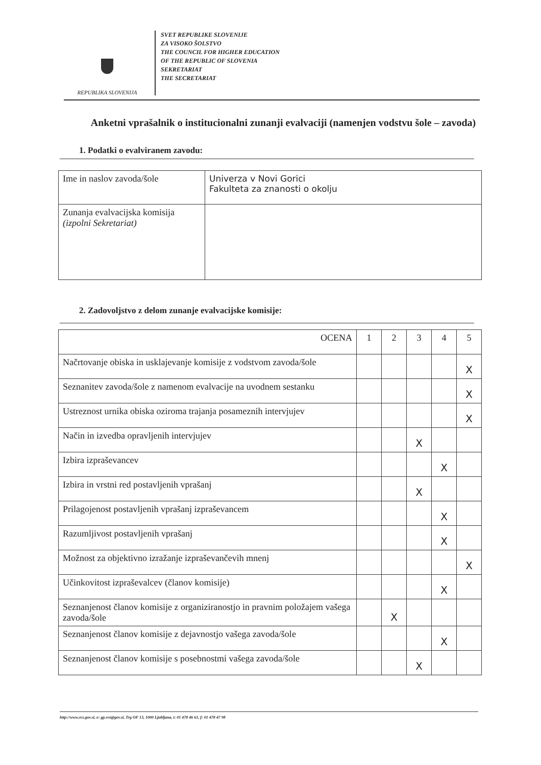REPUBLIKA SLOVENIJA
SVET REPUBLIKE SLOVENIJE
ZA VISOKO ŠOLSTVO
THE COUNCIL FOR HIGHER EDUCATION
OF THE REPUBLIC OF SLOVENIA
SEKRETARIAT
THE SECRETARIAT
Anketni vprašalnik o institucionalni zunanji evalvaciji (namenjen vodstvu šole – zavoda)
1. Podatki o evalviranem zavodu:
| Ime in naslov zavoda/šole | Univerza v Novi Gorici Fakulteta za znanosti o okolju |
| Zunanja evalvacijska komisija (izpolni Sekretariat) | |
2. Zadovoljstvo z delom zunanje evalvacijske komisije:
| OCENA | 1 | 2 | 3 | 4 | 5 |
| --- | --- | --- | --- | --- | --- |
| Načrtovanje obiska in usklajevanje komisije z vodstvom zavoda/šole | | | | | X |
| Seznanitev zavoda/šole z namenom evalvacije na uvodnem sestanku | | | | | X |
| Ustreznost urnika obiska oziroma trajanja posameznih intervjujev | | | | | X |
| Način in izvedba opravljenih intervjujev | | | X | | |
| Izbira izpraševancev | | | | X | |
| Izbira in vrstni red postavljenih vprašanj | | | X | | |
| Prilagojenost postavljenih vprašanj izpraševancem | | | | X | |
| Razumljivost postavljenih vprašanj | | | | X | |
| Možnost za objektivno izražanje izpraševančevih mnenj | | | | | X |
| Učinkovitost izpraševalcev (članov komisije) | | | | X | |
| Seznanjenost članov komisije z organiziranostjo in pravnim položajem vašega zavoda/šole | | X | | | |
| Seznanjenost članov komisije z dejavnostjo vašega zavoda/šole | | | | X | |
| Seznanjenost članov komisije s posebnostmi vašega zavoda/šole | | | X | | |
http://www.svs.gov.si, e: gp.svs@gov.si, Trg OF 13, 1000 Ljubljana, t: 01 478 46 61, f: 01 478 47 98